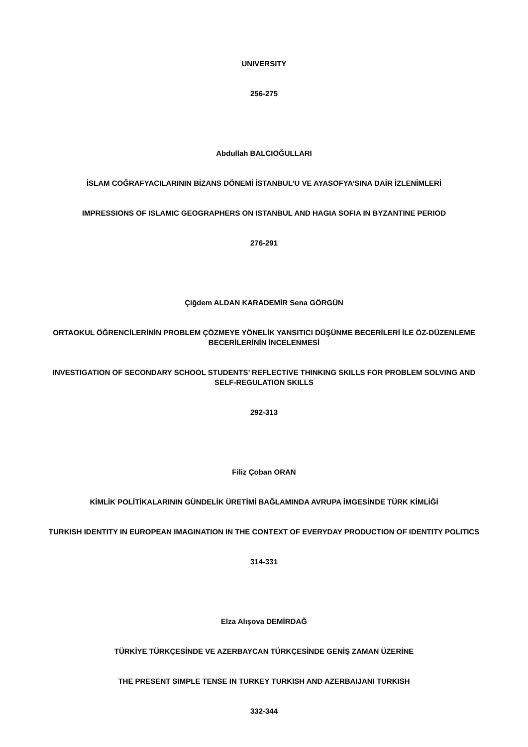UNIVERSITY
256-275
Abdullah BALCIOĞULLARI
İSLAM COĞRAFYACILARININ BİZANS DÖNEMİ İSTANBUL’U VE AYASOFYA’SINA DAİR İZLENİMLERİ
IMPRESSIONS OF ISLAMIC GEOGRAPHERS ON ISTANBUL AND HAGIA SOFIA IN BYZANTINE PERIOD
276-291
Çiğdem ALDAN KARADEMİR Sena GÖRGÜN
ORTAOKUL ÖĞRENCİLERİNİN PROBLEM ÇÖZMEYE YÖNELİK YANSITICI DÜŞÜNME BECERİLERİ İLE ÖZ-DÜZENLEME BECERİLERİNİN İNCELENMESİ
INVESTIGATION OF SECONDARY SCHOOL STUDENTS’ REFLECTIVE THINKING SKILLS FOR PROBLEM SOLVING AND SELF-REGULATION SKILLS
292-313
Filiz Çoban ORAN
KİMLİK POLİTİKALARININ GÜNDELİK ÜRETİMİ BAĞLAMINDA AVRUPA İMGESİNDE TÜRK KİMLİĞİ
TURKISH IDENTITY IN EUROPEAN IMAGINATION IN THE CONTEXT OF EVERYDAY PRODUCTION OF IDENTITY POLITICS
314-331
Elza Alışova DEMİRDAĞ
TÜRKİYE TÜRKÇESİNDE VE AZERBAYCAN TÜRKÇESİNDE GENİŞ ZAMAN ÜZERİNE
THE PRESENT SIMPLE TENSE IN TURKEY TURKISH AND AZERBAIJANI TURKISH
332-344